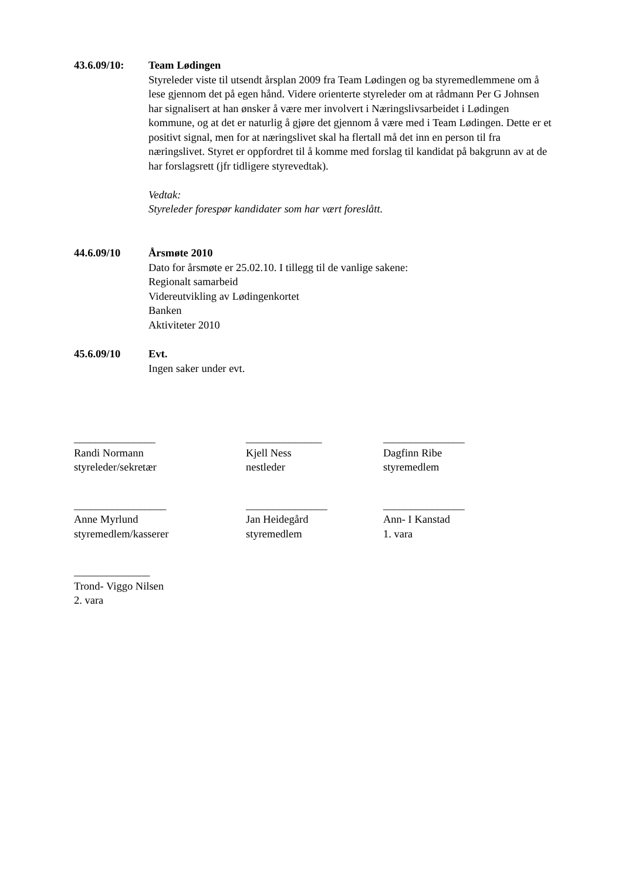43.6.09/10: Team Lødingen
Styreleder viste til utsendt årsplan 2009 fra Team Lødingen og ba styremedlemmene om å lese gjennom det på egen hånd. Videre orienterte styreleder om at rådmann Per G Johnsen har signalisert at han ønsker å være mer involvert i Næringslivsarbeidet i Lødingen kommune, og at det er naturlig å gjøre det gjennom å være med i Team Lødingen. Dette er et positivt signal, men for at næringslivet skal ha flertall må det inn en person til fra næringslivet. Styret er oppfordret til å komme med forslag til kandidat på bakgrunn av at de har forslagsrett (jfr tidligere styrevedtak).
Vedtak:
Styreleder forespør kandidater som har vært foreslått.
44.6.09/10 Årsmøte 2010
Dato for årsmøte er 25.02.10. I tillegg til de vanlige sakene:
Regionalt samarbeid
Videreutvikling av Lødingenkortet
Banken
Aktiviteter 2010
45.6.09/10 Evt.
Ingen saker under evt.
_______________
Randi Normann
styreleder/sekretær
______________
Kjell Ness
nestleder
_______________
Dagfinn Ribe
styremedlem
_________________
Anne Myrlund
styremedlem/kasserer
_______________
Jan Heidegård
styremedlem
_______________
Ann- I Kanstad
1. vara
______________
Trond- Viggo Nilsen
2. vara